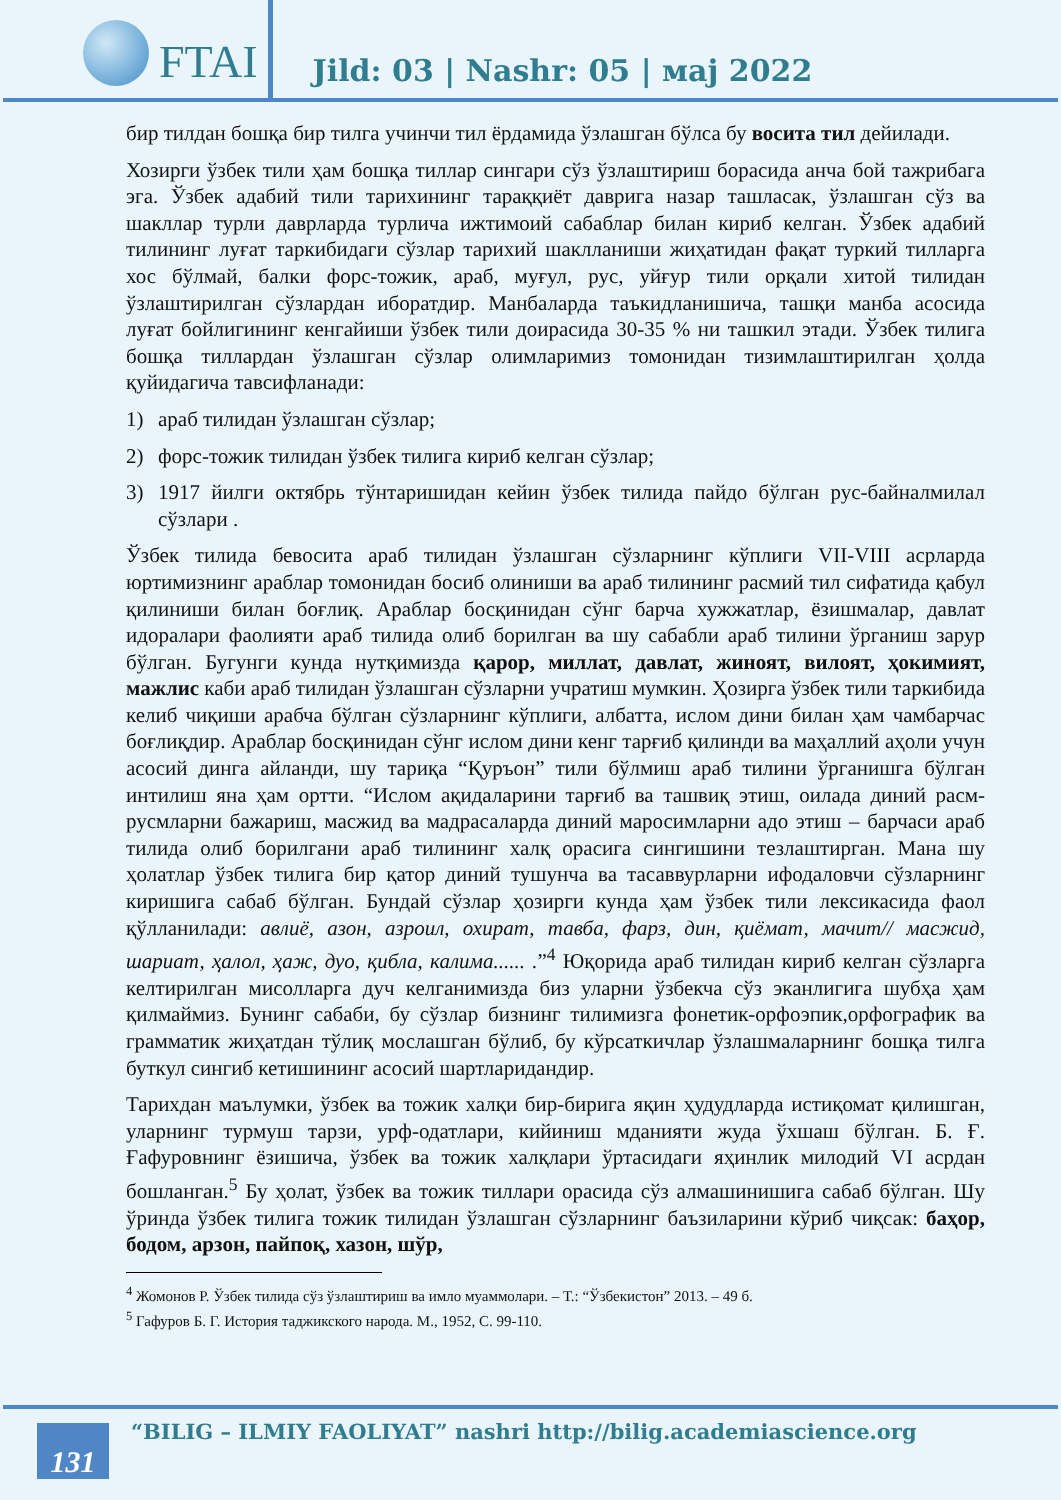FTAI
Jild: 03 | Nashr: 05 | маj 2022
бир тилдан бошқа бир тилга учинчи тил ёрдамида ўзлашган бўлса бу восита тил дейилади.
Хозирги ўзбек тили ҳам бошқа тиллар сингари сўз ўзлаштириш борасида анча бой тажрибага эга. Ўзбек адабий тили тарихининг тараққиёт даврига назар ташласак, ўзлашган сўз ва шакллар турли даврларда турлича ижтимоий сабаблар билан кириб келган. Ўзбек адабий тилининг луғат таркибидаги сўзлар тарихий шаклланиши жиҳатидан фақат туркий тилларга хос бўлмай, балки форс-тожик, араб, муғул, рус, уйғур тили орқали хитой тилидан ўзлаштирилган сўзлардан иборатдир. Манбаларда таъкидланишича, ташқи манба асосида луғат бойлигининг кенгайиши ўзбек тили доирасида 30-35 % ни ташкил этади. Ўзбек тилига бошқа тиллардан ўзлашган сўзлар олимларимиз томонидан тизимлаштирилган ҳолда қуйидагича тавсифланади:
1) араб тилидан ўзлашган сўзлар;
2) форс-тожик тилидан ўзбек тилига кириб келган сўзлар;
3) 1917 йилги октябрь тўнтаришидан кейин ўзбек тилида пайдо бўлган рус-байналмилал сўзлари .
Ўзбек тилида бевосита араб тилидан ўзлашган сўзларнинг кўплиги VII-VIII асрларда юртимизнинг араблар томонидан босиб олиниши ва араб тилининг расмий тил сифатида қабул қилиниши билан боғлиқ. Араблар босқинидан сўнг барча хужжатлар, ёзишмалар, давлат идоралари фаолияти араб тилида олиб борилган ва шу сабабли араб тилини ўрганиш зарур бўлган. Бугунги кунда нутқимизда қарор, миллат, давлат, жиноят, вилоят, ҳокимият, мажлис каби араб тилидан ўзлашган сўзларни учратиш мумкин. Ҳозирга ўзбек тили таркибида келиб чиқиши арабча бўлган сўзларнинг кўплиги, албатта, ислом дини билан ҳам чамбарчас боғлиқдир. Араблар босқинидан сўнг ислом дини кенг тарғиб қилинди ва маҳаллий аҳоли учун асосий динга айланди, шу тариқа “Қуръон” тили бўлмиш араб тилини ўрганишга бўлган интилиш яна ҳам ортти. “Ислом ақидаларини тарғиб ва ташвиқ этиш, оилада диний расм-русмларни бажариш, масжид ва мадрасаларда диний маросимларни адо этиш – барчаси араб тилида олиб борилгани араб тилининг халқ орасига сингишини тезлаштирган. Мана шу ҳолатлар ўзбек тилига бир қатор диний тушунча ва тасаввурларни ифодаловчи сўзларнинг киришига сабаб бўлган. Бундай сўзлар ҳозирги кунда ҳам ўзбек тили лексикасида фаол қўлланилади: авлиё, азон, азроил, охират, тавба, фарз, дин, қиёмат, мачит// масжид, шариат, ҳалол, ҳаж, дуо, қибла, калима...... .”<sup>4</sup> Юқорида араб тилидан кириб келган сўзларга келтирилган мисолларга дуч келганимизда биз уларни ўзбекча сўз эканлигига шубҳа ҳам қилмаймиз. Бунинг сабаби, бу сўзлар бизнинг тилимизга фонетик-орфоэпик,орфографик ва грамматик жиҳатдан тўлиқ мослашган бўлиб, бу кўрсаткичлар ўзлашмаларнинг бошқа тилга буткул сингиб кетишининг асосий шартларидандир.
Тарихдан маълумки, ўзбек ва тожик халқи бир-бирига яқин ҳудудларда истиқомат қилишган, уларнинг турмуш тарзи, урф-одатлари, кийиниш мданияти жуда ўхшаш бўлган. Б. Ғ. Ғафуровнинг ёзишича, ўзбек ва тожик халқлари ўртасидаги яҳинлик милодий VI асрдан бошланган.<sup>5</sup> Бу ҳолат, ўзбек ва тожик тиллари орасида сўз алмашинишига сабаб бўлган. Шу ўринда ўзбек тилига тожик тилидан ўзлашган сўзларнинг баъзиларини кўриб чиқсак: баҳор, бодом, арзон, пайпоқ, хазон, шўр,
<sup>4</sup> Жомонов Р. Ўзбек тилида сўз ўзлаштириш ва имло муаммолари. – Т.: “Ўзбекистон” 2013. – 49 б.
<sup>5</sup> Гафуров Б. Г. История таджикского народа. М., 1952, С. 99-110.
131
“BILIG – ILMIY FAOLIYAT” nashri http://bilig.academiascience.org